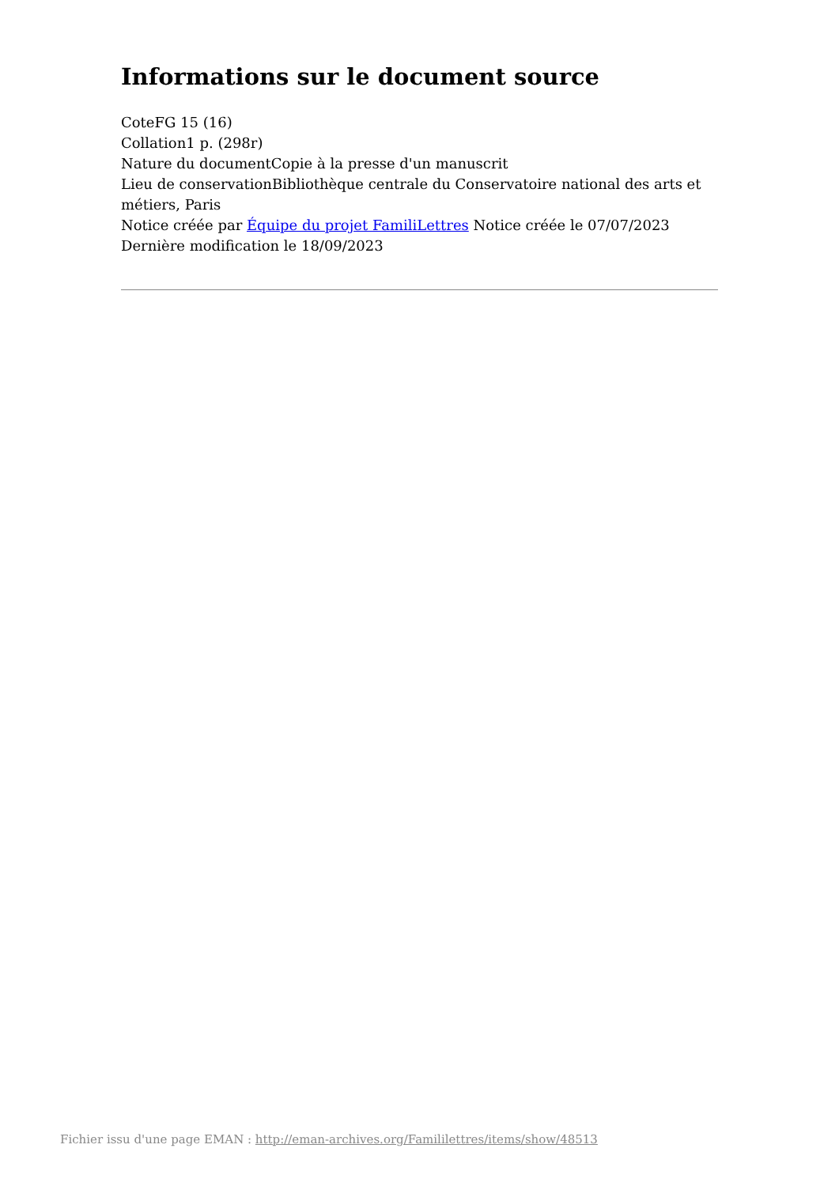Informations sur le document source
CoteFG 15 (16)
Collation1 p. (298r)
Nature du documentCopie à la presse d'un manuscrit
Lieu de conservationBibliothèque centrale du Conservatoire national des arts et métiers, Paris
Notice créée par Équipe du projet FamiliLettres Notice créée le 07/07/2023
Dernière modification le 18/09/2023
Fichier issu d'une page EMAN : http://eman-archives.org/Famililettres/items/show/48513